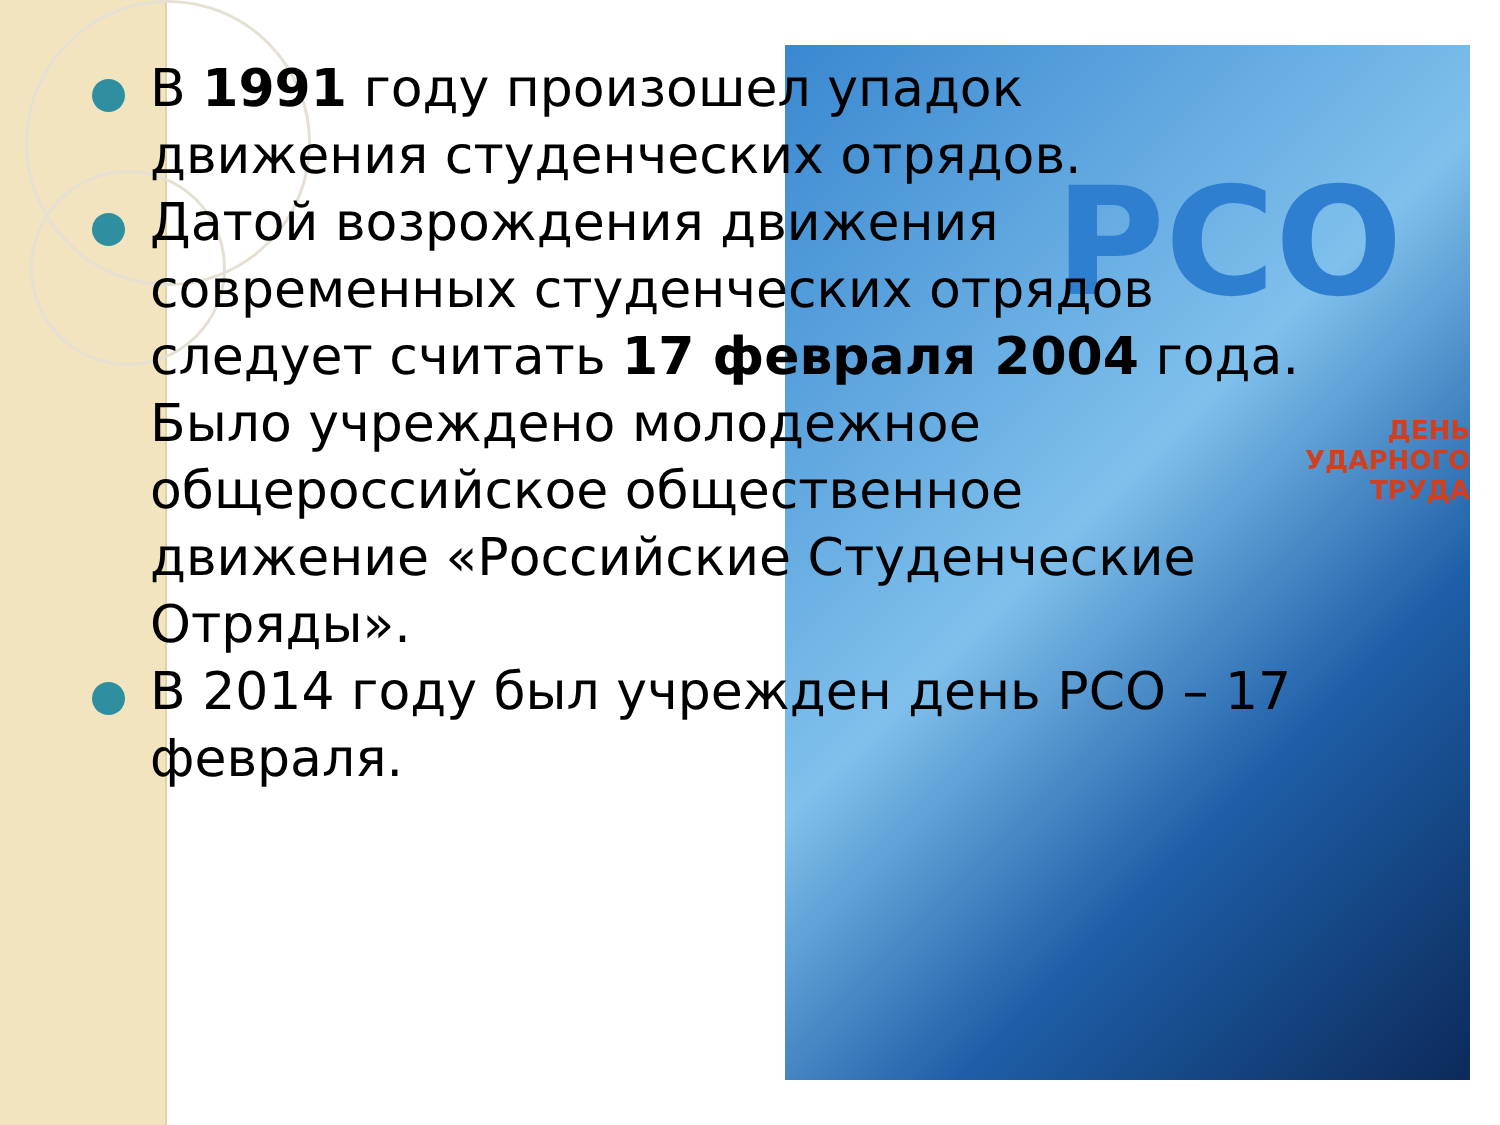РСО
ДЕНЬ
УДАРНОГО ТРУДА
В 1991 году произошел упадок движения студенческих отрядов.
Датой возрождения движения современных студенческих отрядов следует считать 17 февраля 2004 года. Было учреждено молодежное общероссийское общественное движение «Российские Студенческие Отряды».
В 2014 году был учрежден день РСО – 17 февраля.